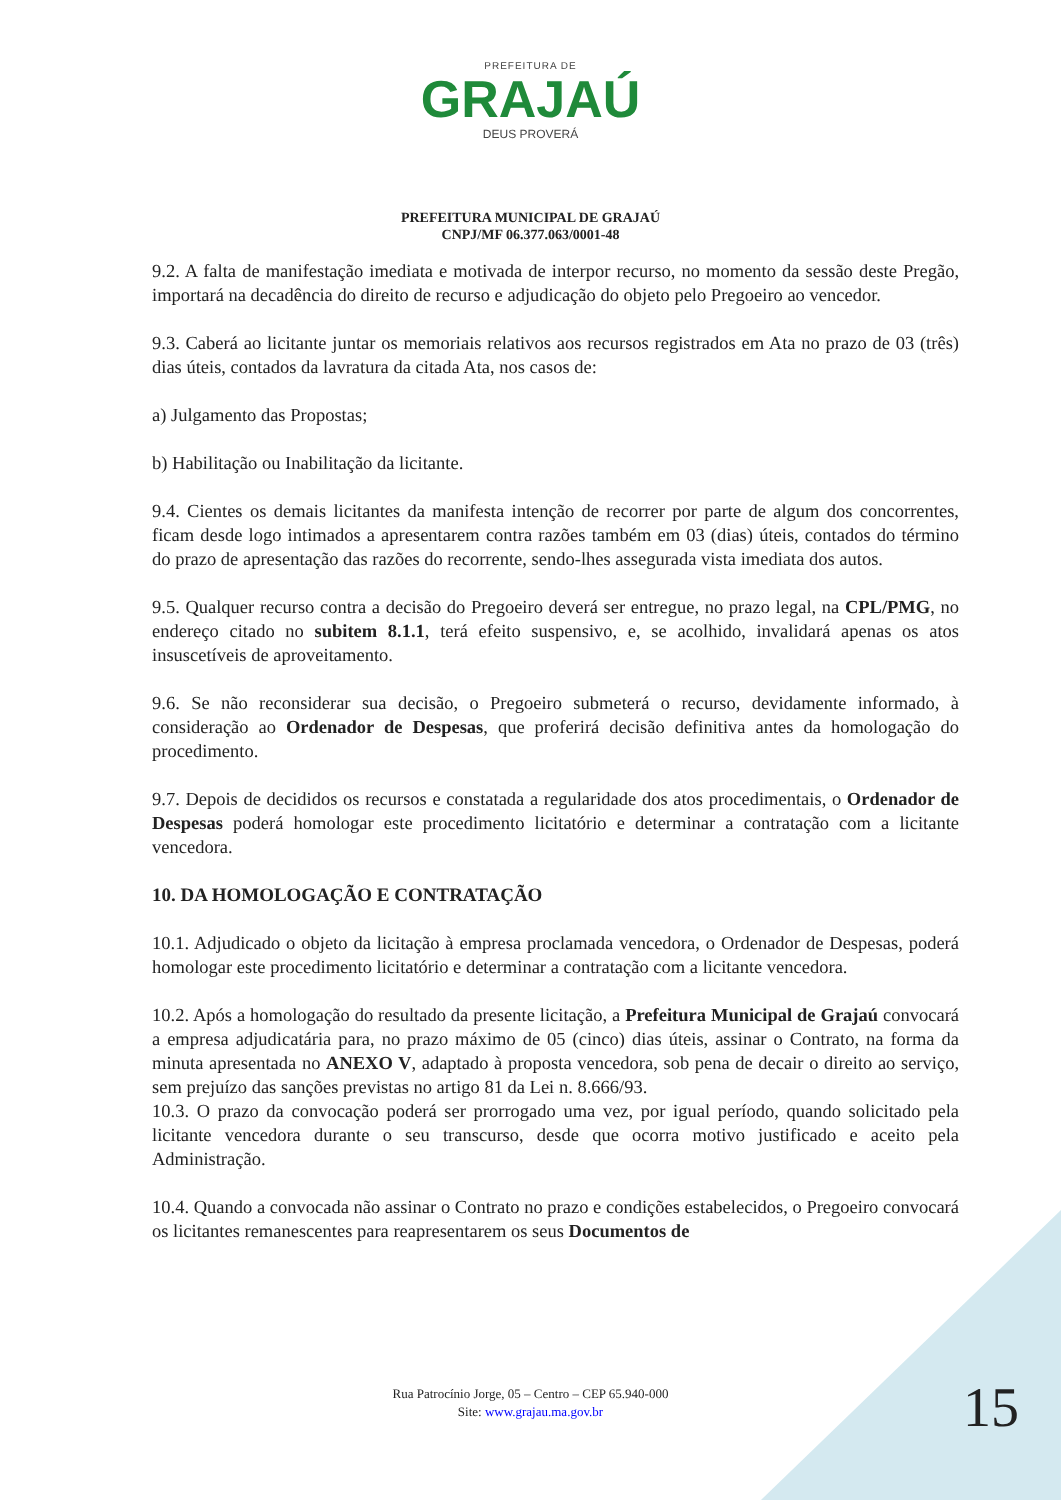PREFEITURA DE
GRAJAÚ
DEUS PROVERÁ
PREFEITURA MUNICIPAL DE GRAJAÚ
CNPJ/MF 06.377.063/0001-48
9.2. A falta de manifestação imediata e motivada de interpor recurso, no momento da sessão deste Pregão, importará na decadência do direito de recurso e adjudicação do objeto pelo Pregoeiro ao vencedor.
9.3. Caberá ao licitante juntar os memoriais relativos aos recursos registrados em Ata no prazo de 03 (três) dias úteis, contados da lavratura da citada Ata, nos casos de:
a) Julgamento das Propostas;
b) Habilitação ou Inabilitação da licitante.
9.4. Cientes os demais licitantes da manifesta intenção de recorrer por parte de algum dos concorrentes, ficam desde logo intimados a apresentarem contra razões também em 03 (dias) úteis, contados do término do prazo de apresentação das razões do recorrente, sendo-lhes assegurada vista imediata dos autos.
9.5. Qualquer recurso contra a decisão do Pregoeiro deverá ser entregue, no prazo legal, na CPL/PMG, no endereço citado no subitem 8.1.1, terá efeito suspensivo, e, se acolhido, invalidará apenas os atos insuscetíveis de aproveitamento.
9.6. Se não reconsiderar sua decisão, o Pregoeiro submeterá o recurso, devidamente informado, à consideração ao Ordenador de Despesas, que proferirá decisão definitiva antes da homologação do procedimento.
9.7. Depois de decididos os recursos e constatada a regularidade dos atos procedimentais, o Ordenador de Despesas poderá homologar este procedimento licitatório e determinar a contratação com a licitante vencedora.
10. DA HOMOLOGAÇÃO E CONTRATAÇÃO
10.1. Adjudicado o objeto da licitação à empresa proclamada vencedora, o Ordenador de Despesas, poderá homologar este procedimento licitatório e determinar a contratação com a licitante vencedora.
10.2. Após a homologação do resultado da presente licitação, a Prefeitura Municipal de Grajaú convocará a empresa adjudicatária para, no prazo máximo de 05 (cinco) dias úteis, assinar o Contrato, na forma da minuta apresentada no ANEXO V, adaptado à proposta vencedora, sob pena de decair o direito ao serviço, sem prejuízo das sanções previstas no artigo 81 da Lei n. 8.666/93.
10.3. O prazo da convocação poderá ser prorrogado uma vez, por igual período, quando solicitado pela licitante vencedora durante o seu transcurso, desde que ocorra motivo justificado e aceito pela Administração.
10.4. Quando a convocada não assinar o Contrato no prazo e condições estabelecidos, o Pregoeiro convocará os licitantes remanescentes para reapresentarem os seus Documentos de
Rua Patrocínio Jorge, 05 – Centro – CEP 65.940-000
Site: www.grajau.ma.gov.br
15